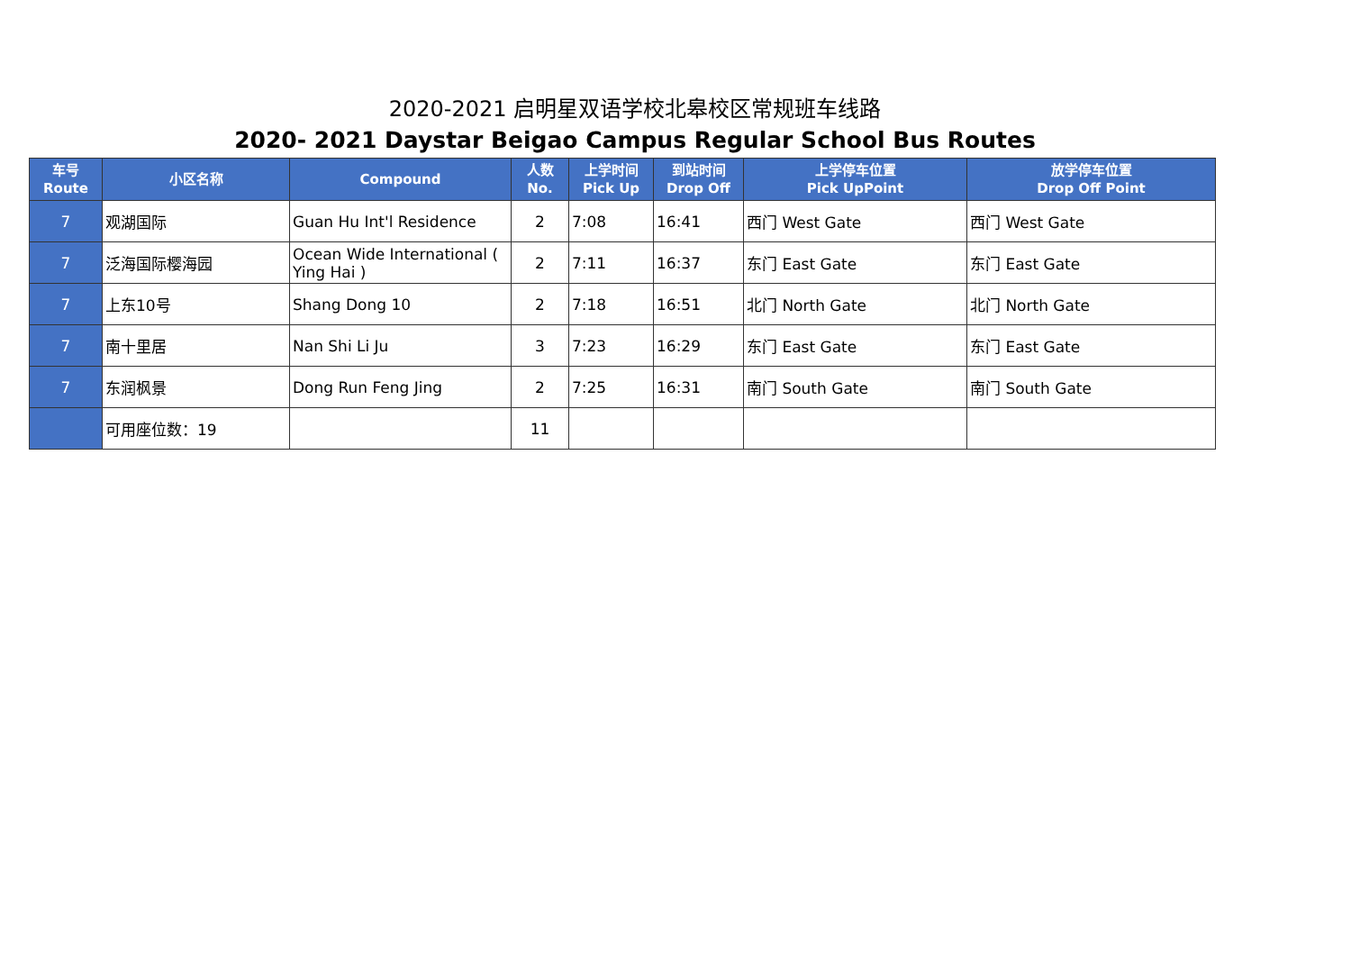2020-2021 启明星双语学校北皋校区常规班车线路
2020- 2021 Daystar Beigao Campus Regular School Bus Routes
| 车号 Route | 小区名称 | Compound | 人数 No. | 上学时间 Pick Up | 到站时间 Drop Off | 上学停车位置 Pick UpPoint | 放学停车位置 Drop Off Point |
| --- | --- | --- | --- | --- | --- | --- | --- |
| 7 | 观湖国际 | Guan Hu Int'l Residence | 2 | 7:08 | 16:41 | 西门 West Gate | 西门 West Gate |
| 7 | 泛海国际樱海园 | Ocean Wide International ( Ying Hai ) | 2 | 7:11 | 16:37 | 东门 East Gate | 东门 East Gate |
| 7 | 上东10号 | Shang Dong 10 | 2 | 7:18 | 16:51 | 北门 North Gate | 北门 North Gate |
| 7 | 南十里居 | Nan Shi Li Ju | 3 | 7:23 | 16:29 | 东门 East Gate | 东门 East Gate |
| 7 | 东润枫景 | Dong Run Feng Jing | 2 | 7:25 | 16:31 | 南门 South Gate | 南门 South Gate |
| | 可用座位数：19 | | 11 | | | | |